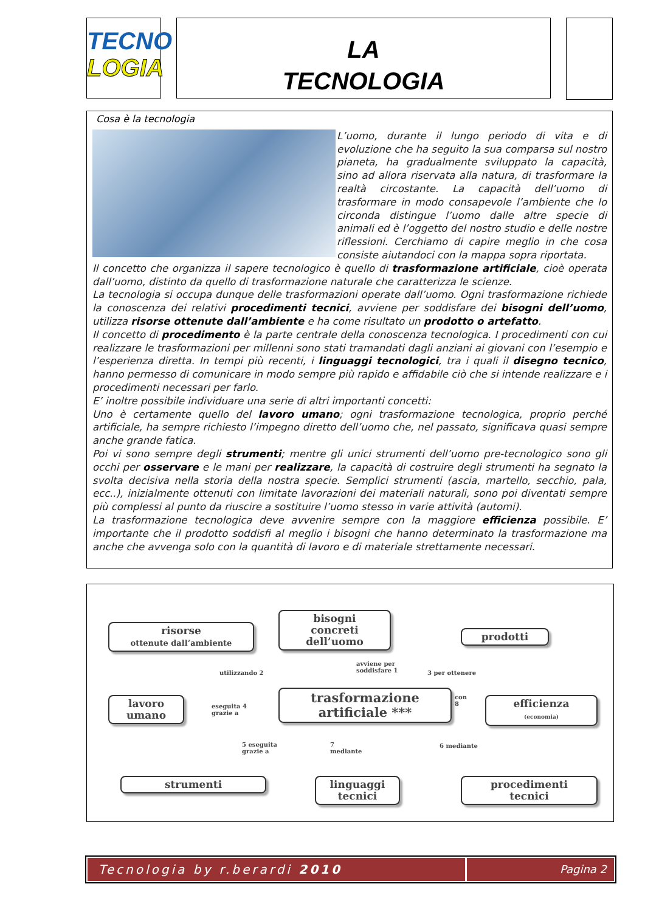TECNO
LOGIA
LA
TECNOLOGIA
Cosa è la tecnologia
L’uomo, durante il lungo periodo di vita e di evoluzione che ha seguito la sua comparsa sul nostro pianeta, ha gradualmente sviluppato la capacità, sino ad allora riservata alla natura, di trasformare la realtà circostante. La capacità dell’uomo di trasformare in modo consapevole l’ambiente che lo circonda distingue l’uomo dalle altre specie di animali ed è l’oggetto del nostro studio e delle nostre riflessioni. Cerchiamo di capire meglio in che cosa consiste aiutandoci con la mappa sopra riportata.
Il concetto che organizza il sapere tecnologico è quello di trasformazione artificiale, cioè operata dall’uomo, distinto da quello di trasformazione naturale che caratterizza le scienze.
La tecnologia si occupa dunque delle trasformazioni operate dall’uomo. Ogni trasformazione richiede la conoscenza dei relativi procedimenti tecnici, avviene per soddisfare dei bisogni dell’uomo, utilizza risorse ottenute dall’ambiente e ha come risultato un prodotto o artefatto.
Il concetto di procedimento è la parte centrale della conoscenza tecnologica. I procedimenti con cui realizzare le trasformazioni per millenni sono stati tramandati dagli anziani ai giovani con l’esempio e l’esperienza diretta. In tempi più recenti, i linguaggi tecnologici, tra i quali il disegno tecnico, hanno permesso di comunicare in modo sempre più rapido e affidabile ciò che si intende realizzare e i procedimenti necessari per farlo.
E’ inoltre possibile individuare una serie di altri importanti concetti:
Uno è certamente quello del lavoro umano; ogni trasformazione tecnologica, proprio perché artificiale, ha sempre richiesto l’impegno diretto dell’uomo che, nel passato, significava quasi sempre anche grande fatica.
Poi vi sono sempre degli strumenti; mentre gli unici strumenti dell’uomo pre-tecnologico sono gli occhi per osservare e le mani per realizzare, la capacità di costruire degli strumenti ha segnato la svolta decisiva nella storia della nostra specie. Semplici strumenti (ascia, martello, secchio, pala, ecc..), inizialmente ottenuti con limitate lavorazioni dei materiali naturali, sono poi diventati sempre più complessi al punto da riuscire a sostituire l’uomo stesso in varie attività (automi).
La trasformazione tecnologica deve avvenire sempre con la maggiore efficienza possibile. E’ importante che il prodotto soddisfi al meglio i bisogni che hanno determinato la trasformazione ma anche che avvenga solo con la quantità di lavoro e di materiale strettamente necessari.
risorse
ottenute dall’ambiente
bisogni
concreti
dell’uomo
prodotti
utilizzando 2
avviene per
soddisfare 1
3 per ottenere
lavoro
umano
eseguita 4
grazie a
trasformazione
artificiale ***
con
8
efficienza
(economia)
5 eseguita
grazie a
7
mediante
6 mediante
strumenti
linguaggi
tecnici
procedimenti
tecnici
Tecnologia by r.berardi 2010 Pagina 2